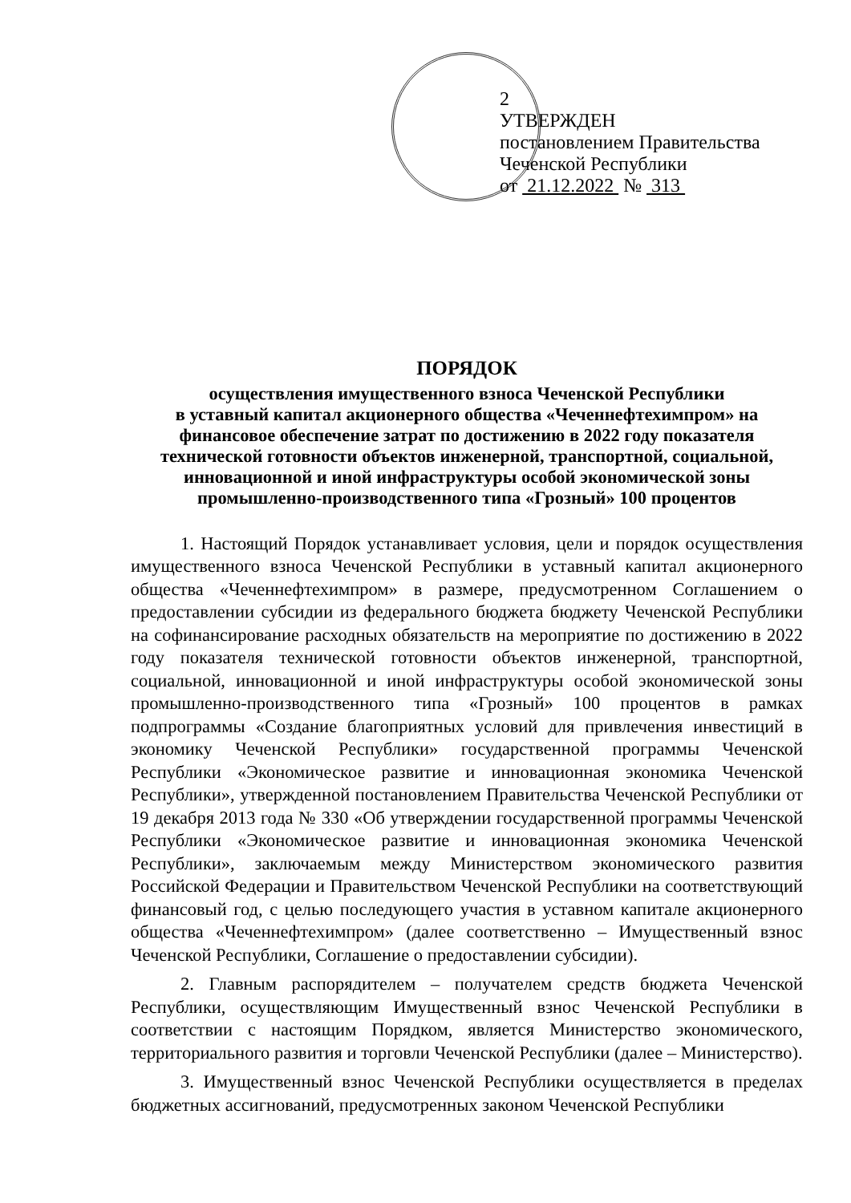2
УТВЕРЖДЕН
постановлением Правительства
Чеченской Республики
от 21.12.2022 № 313
ПОРЯДОК
осуществления имущественного взноса Чеченской Республики
в уставный капитал акционерного общества «Чеченнефтехимпром» на финансовое обеспечение затрат по достижению в 2022 году показателя технической готовности объектов инженерной, транспортной, социальной, инновационной и иной инфраструктуры особой экономической зоны промышленно-производственного типа «Грозный» 100 процентов
1. Настоящий Порядок устанавливает условия, цели и порядок осуществления имущественного взноса Чеченской Республики в уставный капитал акционерного общества «Чеченнефтехимпром» в размере, предусмотренном Соглашением о предоставлении субсидии из федерального бюджета бюджету Чеченской Республики на софинансирование расходных обязательств на мероприятие по достижению в 2022 году показателя технической готовности объектов инженерной, транспортной, социальной, инновационной и иной инфраструктуры особой экономической зоны промышленно-производственного типа «Грозный» 100 процентов в рамках подпрограммы «Создание благоприятных условий для привлечения инвестиций в экономику Чеченской Республики» государственной программы Чеченской Республики «Экономическое развитие и инновационная экономика Чеченской Республики», утвержденной постановлением Правительства Чеченской Республики от 19 декабря 2013 года № 330 «Об утверждении государственной программы Чеченской Республики «Экономическое развитие и инновационная экономика Чеченской Республики», заключаемым между Министерством экономического развития Российской Федерации и Правительством Чеченской Республики на соответствующий финансовый год, с целью последующего участия в уставном капитале акционерного общества «Чеченнефтехимпром» (далее соответственно – Имущественный взнос Чеченской Республики, Соглашение о предоставлении субсидии).
2. Главным распорядителем – получателем средств бюджета Чеченской Республики, осуществляющим Имущественный взнос Чеченской Республики в соответствии с настоящим Порядком, является Министерство экономического, территориального развития и торговли Чеченской Республики (далее – Министерство).
3. Имущественный взнос Чеченской Республики осуществляется в пределах бюджетных ассигнований, предусмотренных законом Чеченской Республики